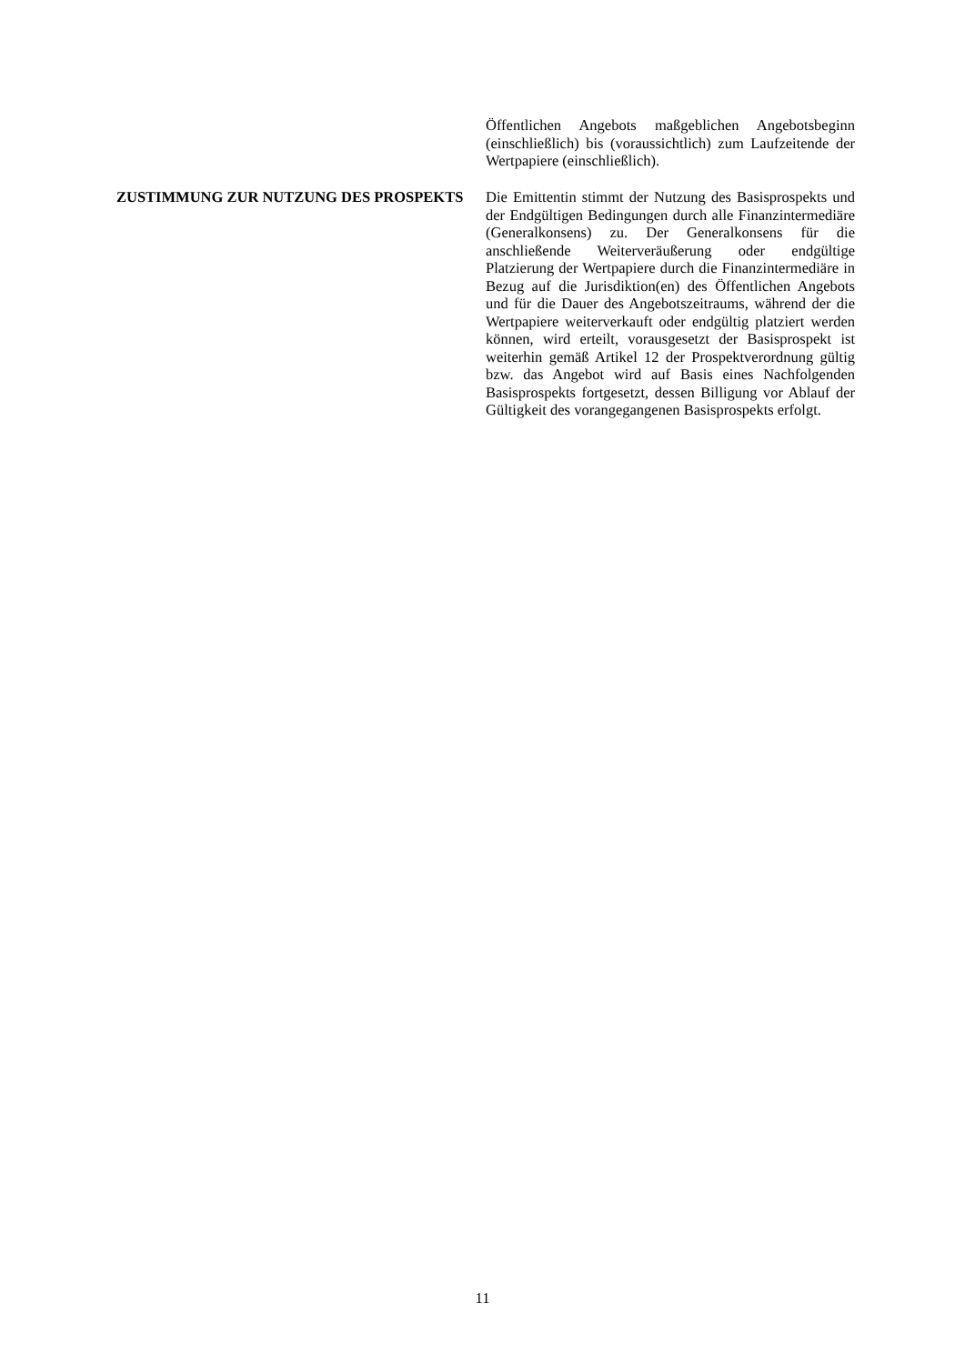Öffentlichen Angebots maßgeblichen Angebotsbeginn (einschließlich) bis (voraussichtlich) zum Laufzeitende der Wertpapiere (einschließlich).
ZUSTIMMUNG ZUR NUTZUNG DES PROSPEKTS Die Emittentin stimmt der Nutzung des Basisprospekts und der Endgültigen Bedingungen durch alle Finanzintermediäre (Generalkonsens) zu. Der Generalkonsens für die anschließende Weiterveräußerung oder endgültige Platzierung der Wertpapiere durch die Finanzintermediäre in Bezug auf die Jurisdiktion(en) des Öffentlichen Angebots und für die Dauer des Angebotszeitraums, während der die Wertpapiere weiterverkauft oder endgültig platziert werden können, wird erteilt, vorausgesetzt der Basisprospekt ist weiterhin gemäß Artikel 12 der Prospektverordnung gültig bzw. das Angebot wird auf Basis eines Nachfolgenden Basisprospekts fortgesetzt, dessen Billigung vor Ablauf der Gültigkeit des vorangegangenen Basisprospekts erfolgt.
11